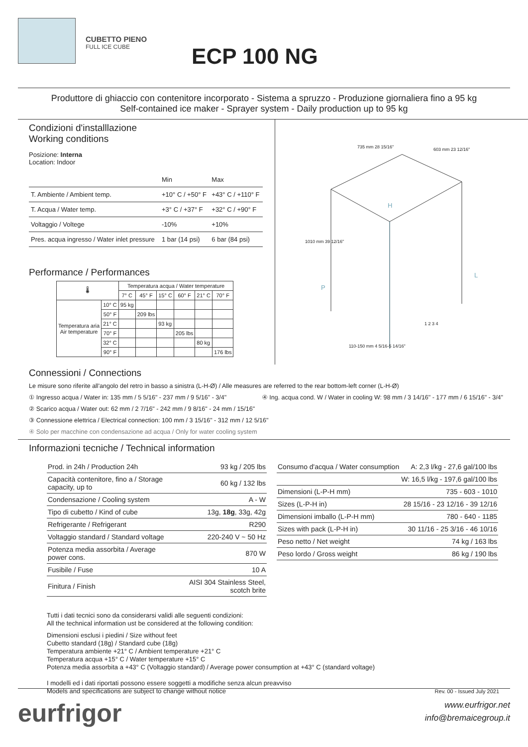CUBETTO PIENO
FULL ICE CUBE
ECP 100 NG
Produttore di ghiaccio con contenitore incorporato - Sistema a spruzzo - Produzione giornaliera fino a 95 kg
Self-contained ice maker - Sprayer system - Daily production up to 95 kg
Condizioni d'installlazione
Working conditions
Posizione: Interna
Location: Indoor
| | Min | Max |
| T. Ambiente / Ambient temp. | +10° C / +50° F | +43° C / +110° F |
| T. Acqua / Water temp. | +3° C / +37° F | +32° C / +90° F |
| Voltaggio / Voltege | -10% | +10% |
| Pres. acqua ingresso / Water inlet pressure | 1 bar (14 psi) | 6 bar (84 psi) |
Performance / Performances
| 🌡 | | Temperatura acqua / Water temperature | | | | | |
| --- | --- | --- | --- | --- | --- | --- | --- |
| | | 7° C | 45° F | 15° C | 60° F | 21° C | 70° F |
| Temperatura aria Air temperature | 10° C | 95 kg | | | | | |
| | 50° F | | 209 lbs | | | | |
| | 21° C | | | 93 kg | | | |
| | 70° F | | | | 205 lbs | | |
| | 32° C | | | | | 80 kg | |
| | 90° F | | | | | | 176 lbs |
735 mm 28 15/16" 603 mm 23 12/16"
1010 mm 39 12/16"
110-150 mm 4 5/16-5 14/16"
H
P
L
1 2 3 4
Connessioni / Connections
Le misure sono riferite all'angolo del retro in basso a sinistra (L-H-Ø) / Alle measures are referred to the rear bottom-left corner (L-H-Ø)
① Ingresso acqua / Water in: 135 mm / 5 5/16" - 237 mm / 9 5/16" - 3/4" ④ Ing. acqua cond. W / Water in cooling W: 98 mm / 3 14/16" - 177 mm / 6 15/16" - 3/4"
② Scarico acqua / Water out: 62 mm / 2 7/16" - 242 mm / 9 8/16" - 24 mm / 15/16"
③ Connessione elettrica / Electrical connection: 100 mm / 3 15/16" - 312 mm / 12 5/16"
④ Solo per macchine con condensazione ad acqua / Only for water cooling system
Informazioni tecniche / Technical information
| Prod. in 24h / Production 24h | 93 kg / 205 lbs |
| Capacità contenitore, fino a / Storage capacity, up to | 60 kg / 132 lbs |
| Condensazione / Cooling system | A - W |
| Tipo di cubetto / Kind of cube | 13g, 18g , 33g, 42g |
| Refrigerante / Refrigerant | R290 |
| Voltaggio standard / Standard voltage | 220-240 V ~ 50 Hz |
| Potenza media assorbita / Average power cons. | 870 W |
| Fusibile / Fuse | 10 A |
| Finitura / Finish | AISI 304 Stainless Steel, scotch brite |
| Consumo d'acqua / Water consumption | A: 2,3 l/kg - 27,6 gal/100 lbs |
| | W: 16,5 l/kg - 197,6 gal/100 lbs |
| Dimensioni (L-P-H mm) | 735 - 603 - 1010 |
| Sizes (L-P-H in) | 28 15/16 - 23 12/16 - 39 12/16 |
| Dimensioni imballo (L-P-H mm) | 780 - 640 - 1185 |
| Sizes with pack (L-P-H in) | 30 11/16 - 25 3/16 - 46 10/16 |
| Peso netto / Net weight | 74 kg / 163 lbs |
| Peso lordo / Gross weight | 86 kg / 190 lbs |
Tutti i dati tecnici sono da considerarsi validi alle seguenti condizioni:
All the technical information ust be considered at the following condition:
Dimensioni esclusi i piedini / Size without feet
Cubetto standard (18g) / Standard cube (18g)
Temperatura ambiente +21° C / Ambient temperature +21° C
Temperatura acqua +15° C / Water temperature +15° C
Potenza media assorbita a +43° C (Voltaggio standard) / Average power consumption at +43° C (standard voltage)
I modelli ed i dati riportati possono essere soggetti a modifiche senza alcun preavviso
Models and specifications are subject to change without notice Rev. 00 - Issued July 2021
eurfrigor www.eurfrigor.net
info@bremaicegroup.it